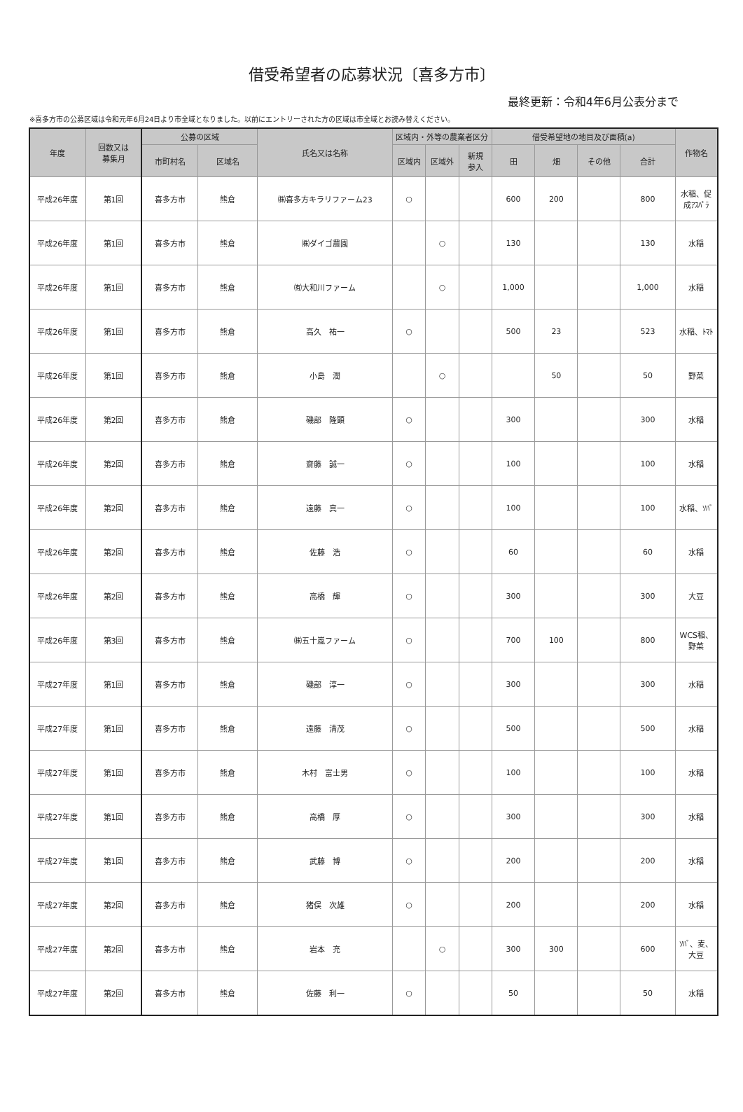借受希望者の応募状況〔喜多方市〕
最終更新：令和4年6月公表分まで
※喜多方市の公募区域は令和元年6月24日より市全域となりました。以前にエントリーされた方の区域は市全域とお読み替えください。
| 年度 | 回数又は 募集月 | 公募の区域 | | 氏名又は名称 | 区域内・外等の農業者区分 | | | 借受希望地の地目及び面積(a) | | | | 作物名 |
| --- | --- | --- | --- | --- | --- | --- | --- | --- | --- | --- | --- | --- |
| | | 市町村名 | 区域名 | | 区域内 | 区域外 | 新規 参入 | 田 | 畑 | その他 | 合計 | |
| 平成26年度 | 第1回 | 喜多方市 | 熊倉 | ㈱喜多方キラリファーム23 | ○ | | | 600 | 200 | | 800 | 水稲、促 成ｱｽﾊﾟﾗ |
| 平成26年度 | 第1回 | 喜多方市 | 熊倉 | ㈱ダイゴ農園 | | ○ | | 130 | | | 130 | 水稲 |
| 平成26年度 | 第1回 | 喜多方市 | 熊倉 | ㈲大和川ファーム | | ○ | | 1,000 | | | 1,000 | 水稲 |
| 平成26年度 | 第1回 | 喜多方市 | 熊倉 | 高久 祐一 | ○ | | | 500 | 23 | | 523 | 水稲、ﾄﾏﾄ |
| 平成26年度 | 第1回 | 喜多方市 | 熊倉 | 小島 潤 | | ○ | | | 50 | | 50 | 野菜 |
| 平成26年度 | 第2回 | 喜多方市 | 熊倉 | 磯部 隆顕 | ○ | | | 300 | | | 300 | 水稲 |
| 平成26年度 | 第2回 | 喜多方市 | 熊倉 | 齋藤 誠一 | ○ | | | 100 | | | 100 | 水稲 |
| 平成26年度 | 第2回 | 喜多方市 | 熊倉 | 遠藤 真一 | ○ | | | 100 | | | 100 | 水稲、ｿﾊﾞ |
| 平成26年度 | 第2回 | 喜多方市 | 熊倉 | 佐藤 浩 | ○ | | | 60 | | | 60 | 水稲 |
| 平成26年度 | 第2回 | 喜多方市 | 熊倉 | 高橋 輝 | ○ | | | 300 | | | 300 | 大豆 |
| 平成26年度 | 第3回 | 喜多方市 | 熊倉 | ㈱五十嵐ファーム | ○ | | | 700 | 100 | | 800 | WCS稲、 野菜 |
| 平成27年度 | 第1回 | 喜多方市 | 熊倉 | 磯部 淳一 | ○ | | | 300 | | | 300 | 水稲 |
| 平成27年度 | 第1回 | 喜多方市 | 熊倉 | 遠藤 清茂 | ○ | | | 500 | | | 500 | 水稲 |
| 平成27年度 | 第1回 | 喜多方市 | 熊倉 | 木村 富士男 | ○ | | | 100 | | | 100 | 水稲 |
| 平成27年度 | 第1回 | 喜多方市 | 熊倉 | 高橋 厚 | ○ | | | 300 | | | 300 | 水稲 |
| 平成27年度 | 第1回 | 喜多方市 | 熊倉 | 武藤 博 | ○ | | | 200 | | | 200 | 水稲 |
| 平成27年度 | 第2回 | 喜多方市 | 熊倉 | 猪俣 次雄 | ○ | | | 200 | | | 200 | 水稲 |
| 平成27年度 | 第2回 | 喜多方市 | 熊倉 | 岩本 充 | | ○ | | 300 | 300 | | 600 | ｿﾊﾞ、麦、 大豆 |
| 平成27年度 | 第2回 | 喜多方市 | 熊倉 | 佐藤 利一 | ○ | | | 50 | | | 50 | 水稲 |